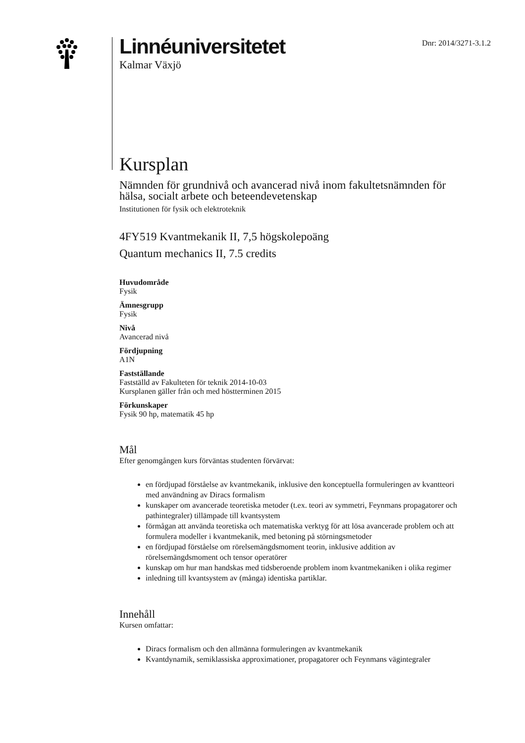Linnéuniversitetet
Kalmar Växjö
Dnr: 2014/3271-3.1.2
Kursplan
Nämnden för grundnivå och avancerad nivå inom fakultetsnämnden för hälsa, socialt arbete och beteendevetenskap
Institutionen för fysik och elektroteknik
4FY519 Kvantmekanik II, 7,5 högskolepoäng
Quantum mechanics II, 7.5 credits
Huvudområde
Fysik
Ämnesgrupp
Fysik
Nivå
Avancerad nivå
Fördjupning
A1N
Fastställande
Fastställd av Fakulteten för teknik 2014-10-03
Kursplanen gäller från och med höstterminen 2015
Förkunskaper
Fysik 90 hp, matematik 45 hp
Mål
Efter genomgången kurs förväntas studenten förvärvat:
en fördjupad förståelse av kvantmekanik, inklusive den konceptuella formuleringen av kvantteori med användning av Diracs formalism
kunskaper om avancerade teoretiska metoder (t.ex. teori av symmetri, Feynmans propagatorer och pathintegraler) tillämpade till kvantsystem
förmågan att använda teoretiska och matematiska verktyg för att lösa avancerade problem och att formulera modeller i kvantmekanik, med betoning på störningsmetoder
en fördjupad förståelse om rörelsemängdsmoment teorin, inklusive addition av rörelsemängdsmoment och tensor operatörer
kunskap om hur man handskas med tidsberoende problem inom kvantmekaniken i olika regimer
inledning till kvantsystem av (många) identiska partiklar.
Innehåll
Kursen omfattar:
Diracs formalism och den allmänna formuleringen av kvantmekanik
Kvantdynamik, semiklassiska approximationer, propagatorer och Feynmans vägintegraler